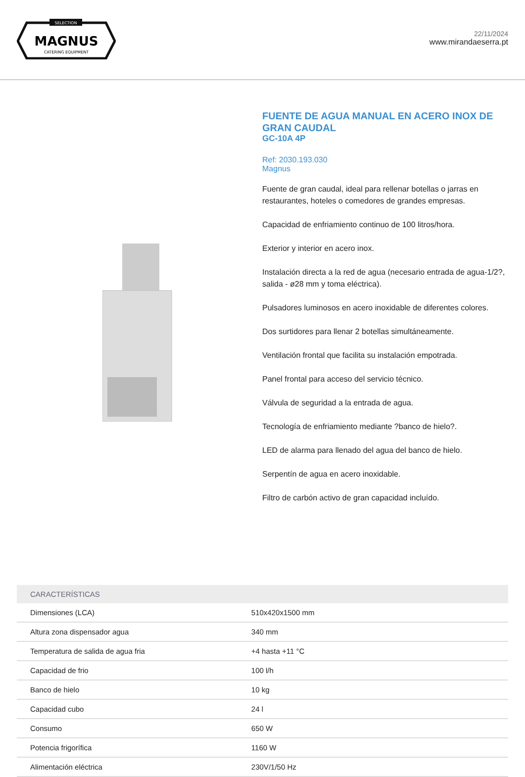SELECTION
MAGNUS
CATERING EQUIPMENT
22/11/2024
www.mirandaeserra.pt
FUENTE DE AGUA MANUAL EN ACERO INOX DE GRAN CAUDAL
GC-10A 4P
Ref: 2030.193.030
Magnus
Fuente de gran caudal, ideal para rellenar botellas o jarras en restaurantes, hoteles o comedores de grandes empresas.
Capacidad de enfriamiento continuo de 100 litros/hora.
Exterior y interior en acero inox.
Instalación directa a la red de agua (necesario entrada de agua-1/2?, salida - ø28 mm y toma eléctrica).
Pulsadores luminosos en acero inoxidable de diferentes colores.
Dos surtidores para llenar 2 botellas simultáneamente.
Ventilación frontal que facilita su instalación empotrada.
Panel frontal para acceso del servicio técnico.
Válvula de seguridad a la entrada de agua.
Tecnología de enfriamiento mediante ?banco de hielo?.
LED de alarma para llenado del agua del banco de hielo.
Serpentín de agua en acero inoxidable.
Filtro de carbón activo de gran capacidad incluído.
| CARACTERÍSTICAS | |
| --- | --- |
| Dimensiones (LCA) | 510x420x1500 mm |
| Altura zona dispensador agua | 340 mm |
| Temperatura de salida de agua fria | +4 hasta +11 °C |
| Capacidad de frio | 100 l/h |
| Banco de hielo | 10 kg |
| Capacidad cubo | 24 l |
| Consumo | 650 W |
| Potencia frigorífica | 1160 W |
| Alimentación eléctrica | 230V/1/50 Hz |